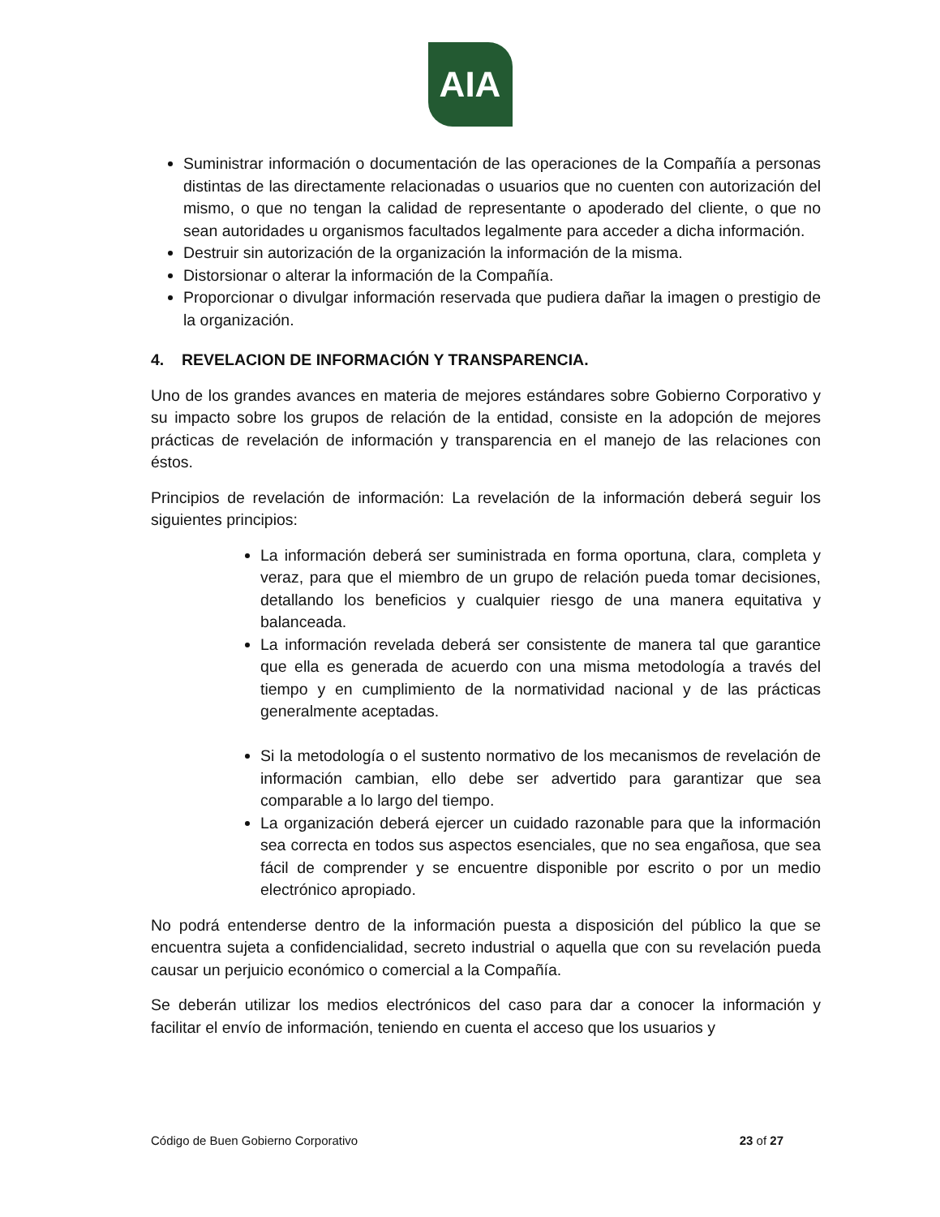AIA
Suministrar información o documentación de las operaciones de la Compañía a personas distintas de las directamente relacionadas o usuarios que no cuenten con autorización del mismo, o que no tengan la calidad de representante o apoderado del cliente, o que no sean autoridades u organismos facultados legalmente para acceder a dicha información.
Destruir sin autorización de la organización la información de la misma.
Distorsionar o alterar la información de la Compañía.
Proporcionar o divulgar información reservada que pudiera dañar la imagen o prestigio de la organización.
4. REVELACION DE INFORMACIÓN Y TRANSPARENCIA.
Uno de los grandes avances en materia de mejores estándares sobre Gobierno Corporativo y su impacto sobre los grupos de relación de la entidad, consiste en la adopción de mejores prácticas de revelación de información y transparencia en el manejo de las relaciones con éstos.
Principios de revelación de información: La revelación de la información deberá seguir los siguientes principios:
La información deberá ser suministrada en forma oportuna, clara, completa y veraz, para que el miembro de un grupo de relación pueda tomar decisiones, detallando los beneficios y cualquier riesgo de una manera equitativa y balanceada.
La información revelada deberá ser consistente de manera tal que garantice que ella es generada de acuerdo con una misma metodología a través del tiempo y en cumplimiento de la normatividad nacional y de las prácticas generalmente aceptadas.
Si la metodología o el sustento normativo de los mecanismos de revelación de información cambian, ello debe ser advertido para garantizar que sea comparable a lo largo del tiempo.
La organización deberá ejercer un cuidado razonable para que la información sea correcta en todos sus aspectos esenciales, que no sea engañosa, que sea fácil de comprender y se encuentre disponible por escrito o por un medio electrónico apropiado.
No podrá entenderse dentro de la información puesta a disposición del público la que se encuentra sujeta a confidencialidad, secreto industrial o aquella que con su revelación pueda causar un perjuicio económico o comercial a la Compañía.
Se deberán utilizar los medios electrónicos del caso para dar a conocer la información y facilitar el envío de información, teniendo en cuenta el acceso que los usuarios y
Código de Buen Gobierno Corporativo 23 of 27